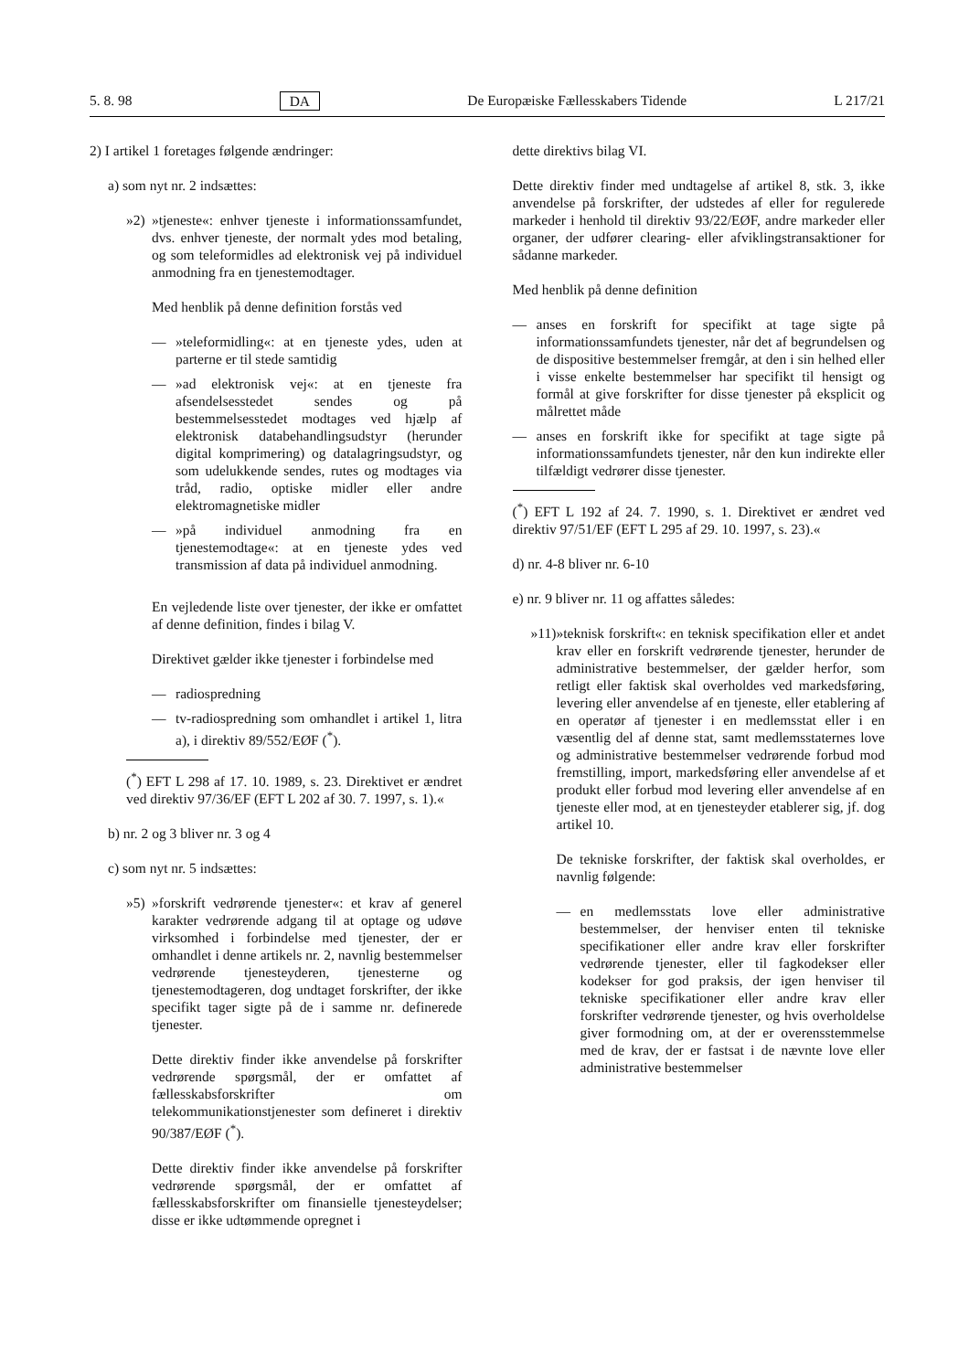5. 8. 98 DA De Europæiske Fællesskabers Tidende L 217/21
2) I artikel 1 foretages følgende ændringer:
a) som nyt nr. 2 indsættes:
»2) »tjeneste«: enhver tjeneste i informationssamfundet, dvs. enhver tjeneste, der normalt ydes mod betaling, og som teleformidles ad elektronisk vej på individuel anmodning fra en tjenestemodtager.
Med henblik på denne definition forstås ved
— »teleformidling«: at en tjeneste ydes, uden at parterne er til stede samtidig
— »ad elektronisk vej«: at en tjeneste fra afsendelsesstedet sendes og på bestemmelsesstedet modtages ved hjælp af elektronisk databehandlingsudstyr (herunder digital komprimering) og datalagringsudstyr, og som udelukkende sendes, rutes og modtages via tråd, radio, optiske midler eller andre elektromagnetiske midler
— »på individuel anmodning fra en tjenestemodtage«: at en tjeneste ydes ved transmission af data på individuel anmodning.
En vejledende liste over tjenester, der ikke er omfattet af denne definition, findes i bilag V.
Direktivet gælder ikke tjenester i forbindelse med
— radiospredning
— tv-radiospredning som omhandlet i artikel 1, litra a), i direktiv 89/552/EØF (<sup>*</sup>).
(<sup>*</sup>) EFT L 298 af 17. 10. 1989, s. 23. Direktivet er ændret ved direktiv 97/36/EF (EFT L 202 af 30. 7. 1997, s. 1).«
b) nr. 2 og 3 bliver nr. 3 og 4
c) som nyt nr. 5 indsættes:
»5) »forskrift vedrørende tjenester«: et krav af generel karakter vedrørende adgang til at optage og udøve virksomhed i forbindelse med tjenester, der er omhandlet i denne artikels nr. 2, navnlig bestemmelser vedrørende tjenesteyderen, tjenesterne og tjenestemodtageren, dog undtaget forskrifter, der ikke specifikt tager sigte på de i samme nr. definerede tjenester.
Dette direktiv finder ikke anvendelse på forskrifter vedrørende spørgsmål, der er omfattet af fællesskabsforskrifter om telekommunikationstjenester som defineret i direktiv 90/387/EØF (<sup>*</sup>).
Dette direktiv finder ikke anvendelse på forskrifter vedrørende spørgsmål, der er omfattet af fællesskabsforskrifter om finansielle tjenesteydelser; disse er ikke udtømmende opregnet i
dette direktivs bilag VI.
Dette direktiv finder med undtagelse af artikel 8, stk. 3, ikke anvendelse på forskrifter, der udstedes af eller for regulerede markeder i henhold til direktiv 93/22/EØF, andre markeder eller organer, der udfører clearing- eller afviklingstransaktioner for sådanne markeder.
Med henblik på denne definition
— anses en forskrift for specifikt at tage sigte på informationssamfundets tjenester, når det af begrundelsen og de dispositive bestemmelser fremgår, at den i sin helhed eller i visse enkelte bestemmelser har specifikt til hensigt og formål at give forskrifter for disse tjenester på eksplicit og målrettet måde
— anses en forskrift ikke for specifikt at tage sigte på informationssamfundets tjenester, når den kun indirekte eller tilfældigt vedrører disse tjenester.
(<sup>*</sup>) EFT L 192 af 24. 7. 1990, s. 1. Direktivet er ændret ved direktiv 97/51/EF (EFT L 295 af 29. 10. 1997, s. 23).«
d) nr. 4-8 bliver nr. 6-10
e) nr. 9 bliver nr. 11 og affattes således:
»11) »teknisk forskrift«: en teknisk specifikation eller et andet krav eller en forskrift vedrørende tjenester, herunder de administrative bestemmelser, der gælder herfor, som retligt eller faktisk skal overholdes ved markedsføring, levering eller anvendelse af en tjeneste, eller etablering af en operatør af tjenester i en medlemsstat eller i en væsentlig del af denne stat, samt medlemsstaternes love og administrative bestemmelser vedrørende forbud mod fremstilling, import, markedsføring eller anvendelse af et produkt eller forbud mod levering eller anvendelse af en tjeneste eller mod, at en tjenesteyder etablerer sig, jf. dog artikel 10.
De tekniske forskrifter, der faktisk skal overholdes, er navnlig følgende:
— en medlemsstats love eller administrative bestemmelser, der henviser enten til tekniske specifikationer eller andre krav eller forskrifter vedrørende tjenester, eller til fagkodekser eller kodekser for god praksis, der igen henviser til tekniske specifikationer eller andre krav eller forskrifter vedrørende tjenester, og hvis overholdelse giver formodning om, at der er overensstemmelse med de krav, der er fastsat i de nævnte love eller administrative bestemmelser